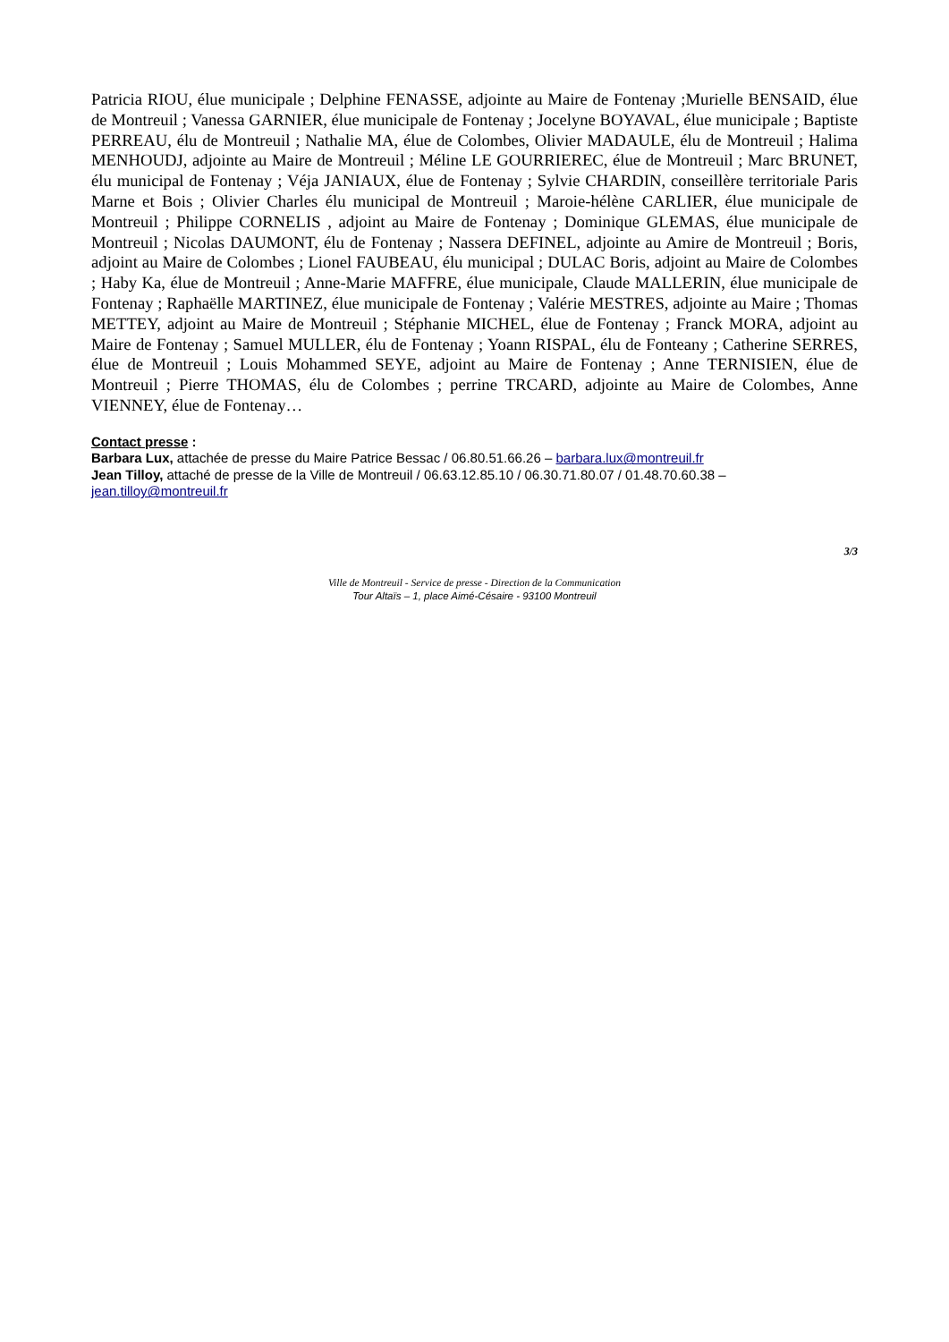Patricia RIOU, élue municipale ; Delphine FENASSE, adjointe au Maire de Fontenay ;Murielle BENSAID, élue de Montreuil ; Vanessa GARNIER, élue municipale de Fontenay ; Jocelyne BOYAVAL, élue municipale ; Baptiste PERREAU, élu de Montreuil ; Nathalie MA, élue de Colombes, Olivier MADAULE, élu de Montreuil ; Halima MENHOUDJ, adjointe au Maire de Montreuil ; Méline LE GOURRIEREC, élue de Montreuil ; Marc BRUNET, élu municipal de Fontenay ; Véja JANIAUX, élue de Fontenay ; Sylvie CHARDIN, conseillère territoriale Paris Marne et Bois ; Olivier Charles élu municipal de Montreuil ; Maroie-hélène CARLIER, élue municipale de Montreuil ; Philippe CORNELIS , adjoint au Maire de Fontenay ; Dominique GLEMAS, élue municipale de Montreuil ; Nicolas DAUMONT, élu de Fontenay ; Nassera DEFINEL, adjointe au Amire de Montreuil ; Boris, adjoint au Maire de Colombes ; Lionel FAUBEAU, élu municipal ; DULAC Boris, adjoint au Maire de Colombes ; Haby Ka, élue de Montreuil ; Anne-Marie MAFFRE, élue municipale, Claude MALLERIN, élue municipale de Fontenay ; Raphaëlle MARTINEZ, élue municipale de Fontenay ; Valérie MESTRES, adjointe au Maire ; Thomas METTEY, adjoint au Maire de Montreuil ; Stéphanie MICHEL, élue de Fontenay ; Franck MORA, adjoint au Maire de Fontenay ; Samuel MULLER, élu de Fontenay ; Yoann RISPAL, élu de Fonteany ; Catherine SERRES, élue de Montreuil ; Louis Mohammed SEYE, adjoint au Maire de Fontenay ; Anne TERNISIEN, élue de Montreuil ; Pierre THOMAS, élu de Colombes ; perrine TRCARD, adjointe au Maire de Colombes, Anne VIENNEY, élue de Fontenay…
Contact presse :
Barbara Lux, attachée de presse du Maire Patrice Bessac / 06.80.51.66.26 – barbara.lux@montreuil.fr
Jean Tilloy, attaché de presse de la Ville de Montreuil / 06.63.12.85.10 / 06.30.71.80.07 / 01.48.70.60.38 – jean.tilloy@montreuil.fr
3/3
Ville de Montreuil - Service de presse - Direction de la Communication
Tour Altaïs – 1, place Aimé-Césaire - 93100 Montreuil